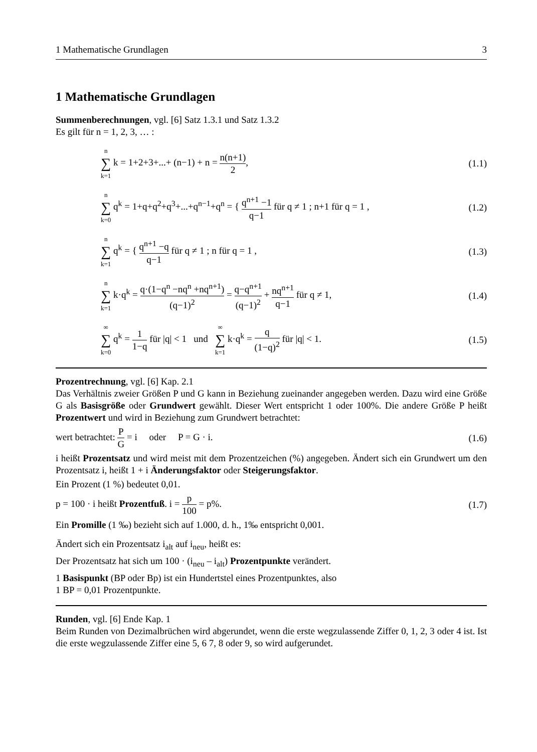1 Mathematische Grundlagen 3
1 Mathematische Grundlagen
Summenberechnungen, vgl. [6] Satz 1.3.1 und Satz 1.3.2
Es gilt für n = 1, 2, 3, … :
n ∑ k=1 k = 1+2+3+...+ (n−1) + n = n(n+1) 2, (1.1)
n ∑ k=0 q<sup>k</sup> = 1+q+q<sup>2</sup>+q<sup>3</sup>+...+q<sup>n−1</sup>+q<sup>n</sup> = { q<sup>n+1</sup> −1 q−1 für q ≠ 1 ; n+1 für q = 1 , (1.2)
n ∑ k=1 q<sup>k</sup> = { q<sup>n+1</sup> −q q−1 für q ≠ 1 ; n für q = 1 , (1.3)
n ∑ k=1 k·q<sup>k</sup> = q·(1−q<sup>n</sup> −nq<sup>n</sup> +nq<sup>n+1</sup>) (q−1)<sup>2</sup> = q−q<sup>n+1</sup> (q−1)<sup>2</sup> + nq<sup>n+1</sup> q−1 für q ≠ 1, (1.4)
∞ ∑ k=0 q<sup>k</sup> = 1 1−q für |q| < 1 und ∞ ∑ k=1 k·q<sup>k</sup> = q (1−q)<sup>2</sup> für |q| < 1. (1.5)
Prozentrechnung, vgl. [6] Kap. 2.1
Das Verhältnis zweier Größen P und G kann in Beziehung zueinander angegeben werden. Dazu wird eine Größe G als Basisgröße oder Grundwert gewählt. Dieser Wert entspricht 1 oder 100%. Die andere Größe P heißt Prozentwert und wird in Beziehung zum Grundwert betrachtet:
wert betrachtet: P G = i oder P = G · i. (1.6)
i heißt Prozentsatz und wird meist mit dem Prozentzeichen (%) angegeben. Ändert sich ein Grundwert um den Prozentsatz i, heißt 1 + i Änderungsfaktor oder Steigerungsfaktor.
Ein Prozent (1 %) bedeutet 0,01.
p = 100 · i heißt Prozentfuß. i = p 100 = p%. (1.7)
Ein Promille (1 ‰) bezieht sich auf 1.000, d. h., 1‰ entspricht 0,001.
Ändert sich ein Prozentsatz i<sub>alt</sub> auf i<sub>neu</sub>, heißt es:
Der Prozentsatz hat sich um 100 · (i<sub>neu</sub> – i<sub>alt</sub>) Prozentpunkte verändert.
1 Basispunkt (BP oder Bp) ist ein Hundertstel eines Prozentpunktes, also
1 BP = 0,01 Prozentpunkte.
Runden, vgl. [6] Ende Kap. 1
Beim Runden von Dezimalbrüchen wird abgerundet, wenn die erste wegzulassende Ziffer 0, 1, 2, 3 oder 4 ist. Ist die erste wegzulassende Ziffer eine 5, 6 7, 8 oder 9, so wird aufgerundet.